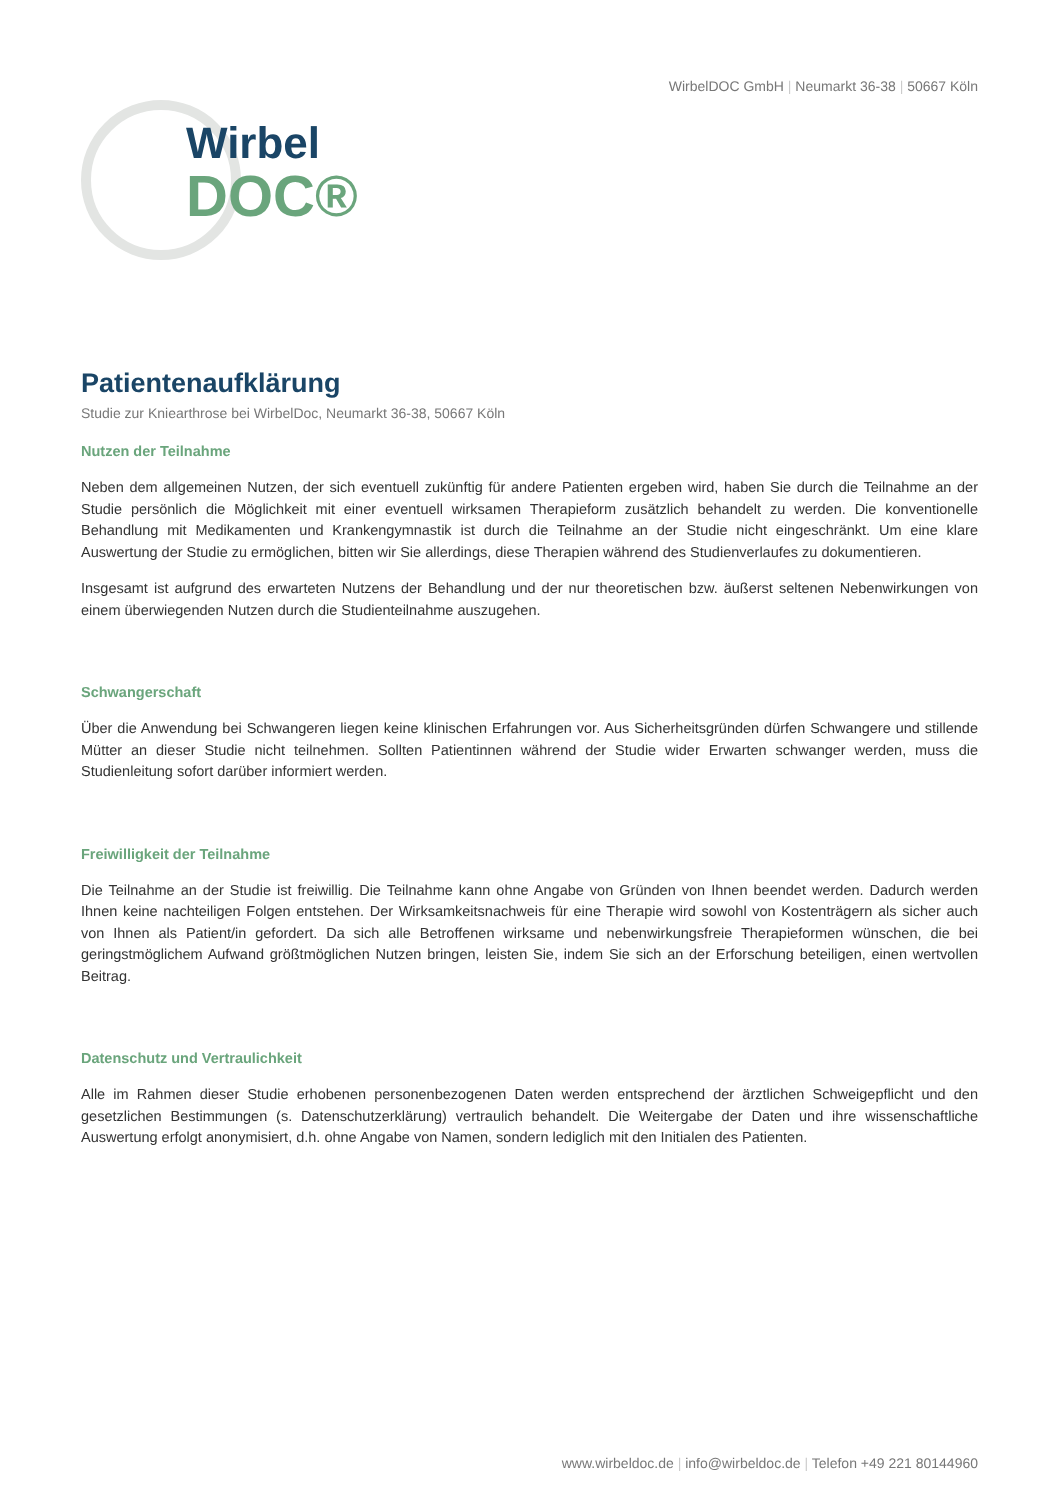WirbelDOC GmbH | Neumarkt 36-38 | 50667 Köln
Wirbel
DOC®
Patientenaufklärung
Studie zur Kniearthrose bei WirbelDoc, Neumarkt 36-38, 50667 Köln
Nutzen der Teilnahme
Neben dem allgemeinen Nutzen, der sich eventuell zukünftig für andere Patienten ergeben wird, haben Sie durch die Teilnahme an der Studie persönlich die Möglichkeit mit einer eventuell wirksamen Therapieform zusätzlich behandelt zu werden. Die konventionelle Behandlung mit Medikamenten und Krankengymnastik ist durch die Teilnahme an der Studie nicht eingeschränkt. Um eine klare Auswertung der Studie zu ermöglichen, bitten wir Sie allerdings, diese Therapien während des Studienverlaufes zu dokumentieren.
Insgesamt ist aufgrund des erwarteten Nutzens der Behandlung und der nur theoretischen bzw. äußerst seltenen Nebenwirkungen von einem überwiegenden Nutzen durch die Studienteilnahme auszugehen.
Schwangerschaft
Über die Anwendung bei Schwangeren liegen keine klinischen Erfahrungen vor. Aus Sicherheitsgründen dürfen Schwangere und stillende Mütter an dieser Studie nicht teilnehmen. Sollten Patientinnen während der Studie wider Erwarten schwanger werden, muss die Studienleitung sofort darüber informiert werden.
Freiwilligkeit der Teilnahme
Die Teilnahme an der Studie ist freiwillig. Die Teilnahme kann ohne Angabe von Gründen von Ihnen beendet werden. Dadurch werden Ihnen keine nachteiligen Folgen entstehen. Der Wirksamkeitsnachweis für eine Therapie wird sowohl von Kostenträgern als sicher auch von Ihnen als Patient/in gefordert. Da sich alle Betroffenen wirksame und nebenwirkungsfreie Therapieformen wünschen, die bei geringstmöglichem Aufwand größtmöglichen Nutzen bringen, leisten Sie, indem Sie sich an der Erforschung beteiligen, einen wertvollen Beitrag.
Datenschutz und Vertraulichkeit
Alle im Rahmen dieser Studie erhobenen personenbezogenen Daten werden entsprechend der ärztlichen Schweigepflicht und den gesetzlichen Bestimmungen (s. Datenschutzerklärung) vertraulich behandelt. Die Weitergabe der Daten und ihre wissenschaftliche Auswertung erfolgt anonymisiert, d.h. ohne Angabe von Namen, sondern lediglich mit den Initialen des Patienten.
www.wirbeldoc.de | info@wirbeldoc.de | Telefon +49 221 80144960